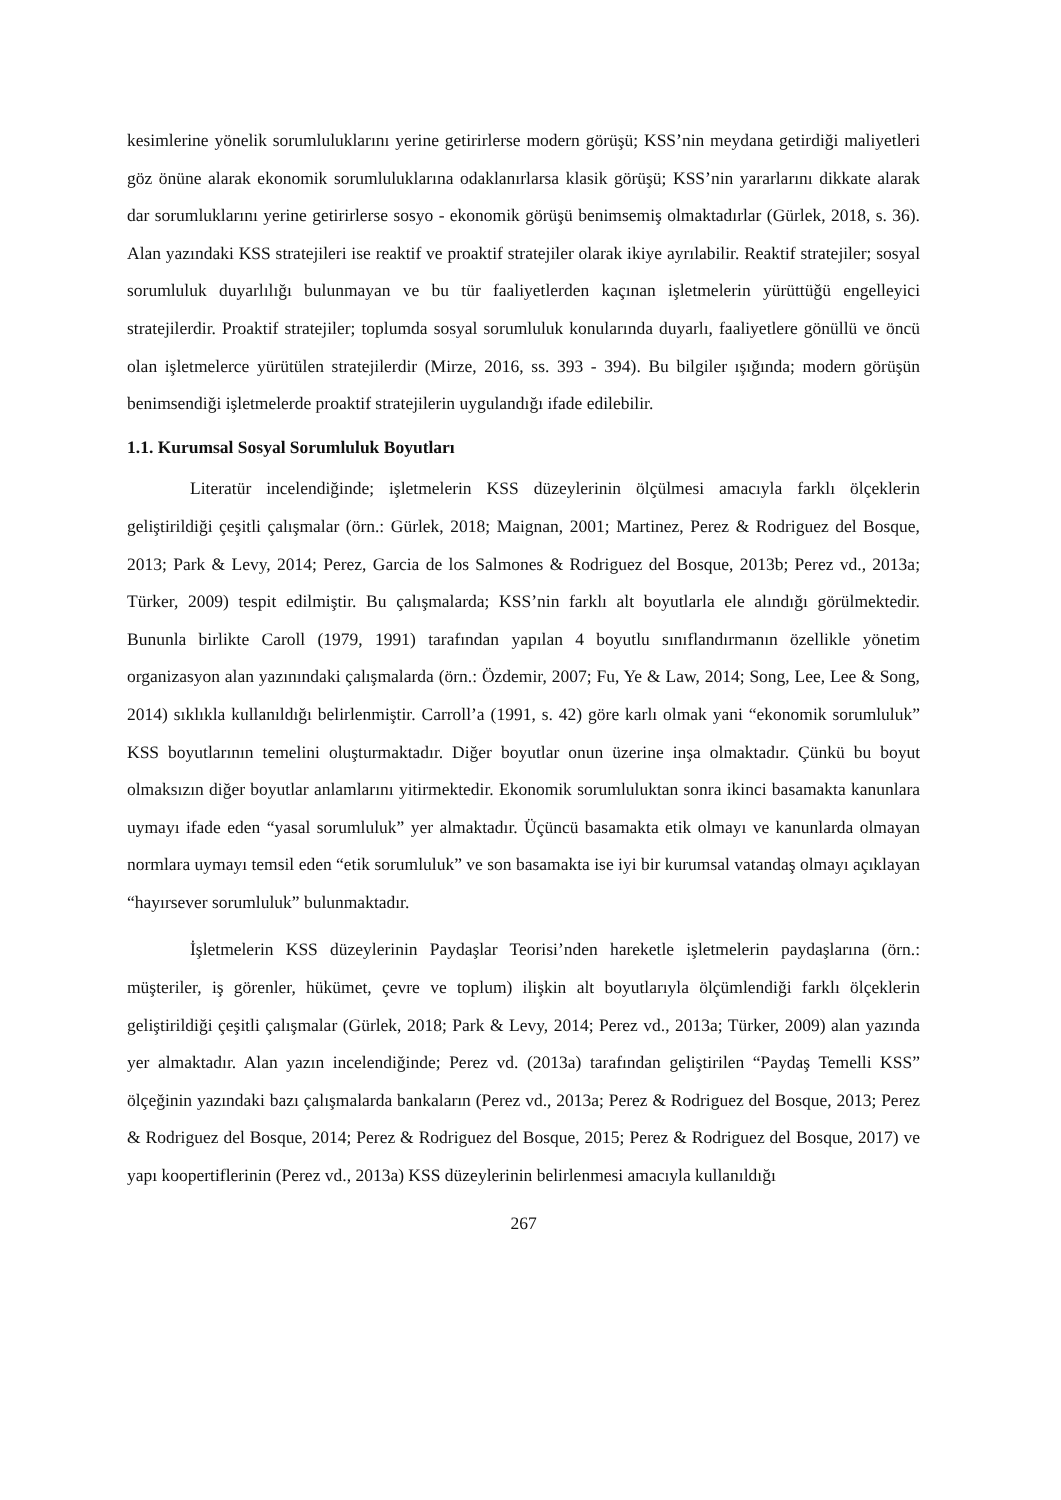kesimlerine yönelik sorumluluklarını yerine getirirlerse modern görüşü; KSS’nin meydana getirdiği maliyetleri göz önüne alarak ekonomik sorumluluklarına odaklanırlarsa klasik görüşü; KSS’nin yararlarını dikkate alarak dar sorumluklarını yerine getirirlerse sosyo - ekonomik görüşü benimsemiş olmaktadırlar (Gürlek, 2018, s. 36). Alan yazındaki KSS stratejileri ise reaktif ve proaktif stratejiler olarak ikiye ayrılabilir. Reaktif stratejiler; sosyal sorumluluk duyarlılığı bulunmayan ve bu tür faaliyetlerden kaçınan işletmelerin yürüttüğü engelleyici stratejilerdir. Proaktif stratejiler; toplumda sosyal sorumluluk konularında duyarlı, faaliyetlere gönüllü ve öncü olan işletmelerce yürütülen stratejilerdir (Mirze, 2016, ss. 393 - 394). Bu bilgiler ışığında; modern görüşün benimsendiği işletmelerde proaktif stratejilerin uygulandığı ifade edilebilir.
1.1. Kurumsal Sosyal Sorumluluk Boyutları
Literatür incelendiğinde; işletmelerin KSS düzeylerinin ölçülmesi amacıyla farklı ölçeklerin geliştirildiği çeşitli çalışmalar (örn.: Gürlek, 2018; Maignan, 2001; Martinez, Perez & Rodriguez del Bosque, 2013; Park & Levy, 2014; Perez, Garcia de los Salmones & Rodriguez del Bosque, 2013b; Perez vd., 2013a; Türker, 2009) tespit edilmiştir. Bu çalışmalarda; KSS’nin farklı alt boyutlarla ele alındığı görülmektedir. Bununla birlikte Caroll (1979, 1991) tarafından yapılan 4 boyutlu sınıflandırmanın özellikle yönetim organizasyon alan yazınındaki çalışmalarda (örn.: Özdemir, 2007; Fu, Ye & Law, 2014; Song, Lee, Lee & Song, 2014) sıklıkla kullanıldığı belirlenmiştir. Carroll’a (1991, s. 42) göre karlı olmak yani “ekonomik sorumluluk” KSS boyutlarının temelini oluşturmaktadır. Diğer boyutlar onun üzerine inşa olmaktadır. Çünkü bu boyut olmaksızın diğer boyutlar anlamlarını yitirmektedir. Ekonomik sorumluluktan sonra ikinci basamakta kanunlara uymayı ifade eden “yasal sorumluluk” yer almaktadır. Üçüncü basamakta etik olmayı ve kanunlarda olmayan normlara uymayı temsil eden “etik sorumluluk” ve son basamakta ise iyi bir kurumsal vatandaş olmayı açıklayan “hayırsever sorumluluk” bulunmaktadır.
İşletmelerin KSS düzeylerinin Paydaşlar Teorisi’nden hareketle işletmelerin paydaşlarına (örn.: müşteriler, iş görenler, hükümet, çevre ve toplum) ilişkin alt boyutlarıyla ölçümlendiği farklı ölçeklerin geliştirildiği çeşitli çalışmalar (Gürlek, 2018; Park & Levy, 2014; Perez vd., 2013a; Türker, 2009) alan yazında yer almaktadır. Alan yazın incelendiğinde; Perez vd. (2013a) tarafından geliştirilen “Paydaş Temelli KSS” ölçeğinin yazındaki bazı çalışmalarda bankaların (Perez vd., 2013a; Perez & Rodriguez del Bosque, 2013; Perez & Rodriguez del Bosque, 2014; Perez & Rodriguez del Bosque, 2015; Perez & Rodriguez del Bosque, 2017) ve yapı koopertiflerinin (Perez vd., 2013a) KSS düzeylerinin belirlenmesi amacıyla kullanıldığı
267